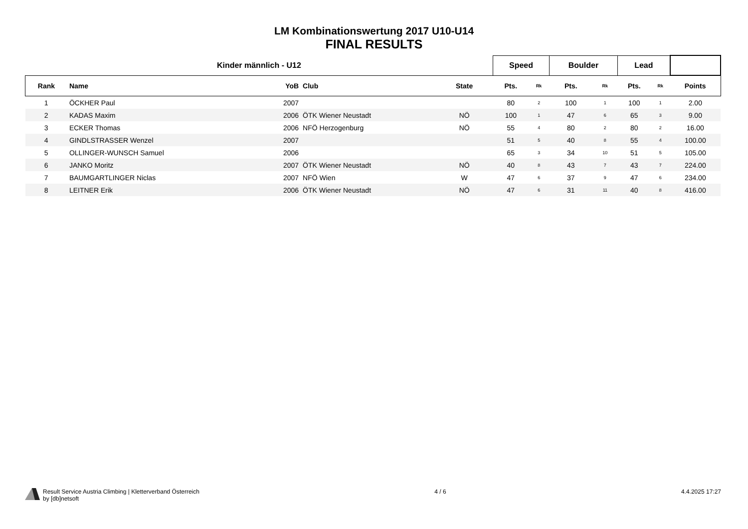LM Kombinationswertung 2017 U10-U14
FINAL RESULTS
| Kinder männlich - U12 | | | | | | Speed | | Boulder | | Lead | | |
| --- | --- | --- | --- | --- | --- | --- | --- | --- | --- | --- | --- | --- |
| Rank | Name | YoB | Club | State | | Pts. | Rk | Pts. | Rk | Pts. | Rk | Points |
| 1 | ÖCKHER Paul | 2007 | | | | 80 | 2 | 100 | 1 | 100 | 1 | 2.00 |
| 2 | KADAS Maxim | 2006 | ÖTK Wiener Neustadt | NÖ | | 100 | 1 | 47 | 6 | 65 | 3 | 9.00 |
| 3 | ECKER Thomas | 2006 | NFÖ Herzogenburg | NÖ | | 55 | 4 | 80 | 2 | 80 | 2 | 16.00 |
| 4 | GINDLSTRASSER Wenzel | 2007 | | | | 51 | 5 | 40 | 8 | 55 | 4 | 100.00 |
| 5 | OLLINGER-WUNSCH Samuel | 2006 | | | | 65 | 3 | 34 | 10 | 51 | 5 | 105.00 |
| 6 | JANKO Moritz | 2007 | ÖTK Wiener Neustadt | NÖ | | 40 | 8 | 43 | 7 | 43 | 7 | 224.00 |
| 7 | BAUMGARTLINGER Niclas | 2007 | NFÖ Wien | W | | 47 | 6 | 37 | 9 | 47 | 6 | 234.00 |
| 8 | LEITNER Erik | 2006 | ÖTK Wiener Neustadt | NÖ | | 47 | 6 | 31 | 11 | 40 | 8 | 416.00 |
Result Service Austria Climbing | Kletterverband Österreich
by [db]netsoft
4 / 6 4.4.2025 17:27